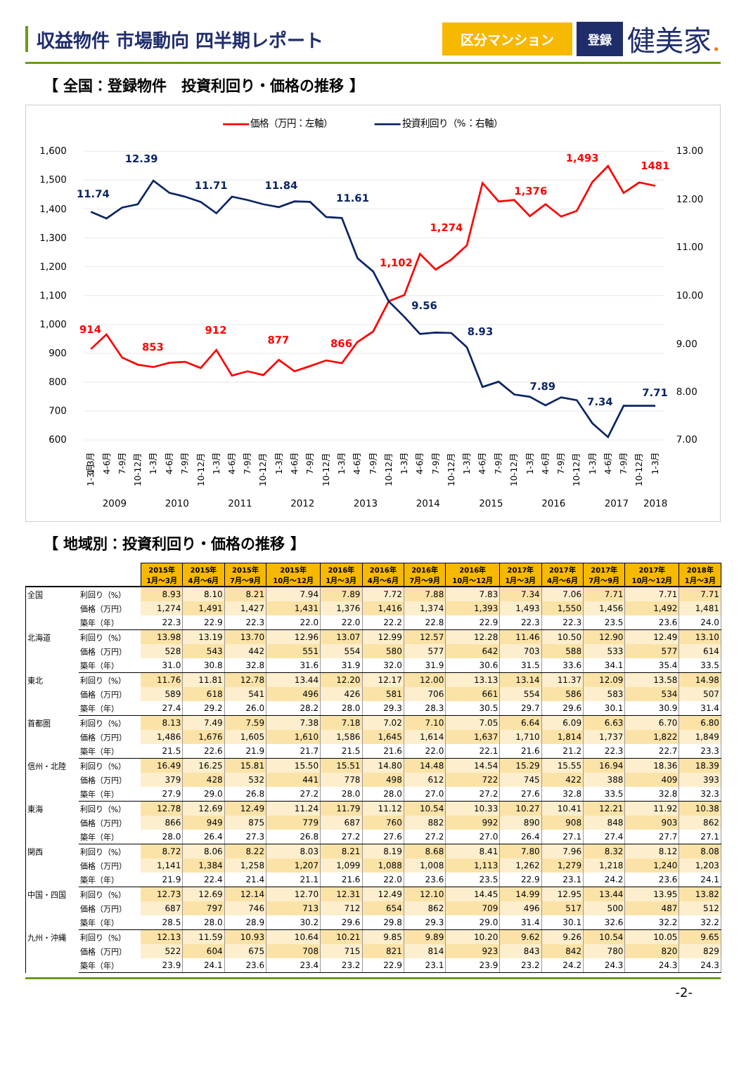収益物件 市場動向 四半期レポート
区分マンション 登録
健美家.
【 全国：登録物件　投資利回り・価格の推移 】
価格（万円：左軸）
投資利回り（%：右軸）
1,600
1,500
1,400
1,300
1,200
1,100
1,000
900
800
700
600
13.00
12.00
11.00
10.00
9.00
8.00
7.00
914
853
912
877
866
1,102
1,274
1,376
1,493
1481
11.74
12.39
11.71
11.84
11.61
9.56
8.93
7.89
7.34
7.71
1-3月
1-3月
4-6月
7-9月
10-12月
1-3月
4-6月
7-9月
10-12月
1-3月
4-6月
7-9月
10-12月
1-3月
4-6月
7-9月
10-12月
1-3月
4-6月
7-9月
10-12月
1-3月
4-6月
7-9月
10-12月
1-3月
4-6月
7-9月
10-12月
1-3月
4-6月
7-9月
10-12月
1-3月
4-6月
7-9月
10-12月
1-3月
2009
2010
2011
2012
2013
2014
2015
2016
2017
2018
【 地域別：投資利回り・価格の推移 】
| | | 2015年 1月～3月 | 2015年 4月～6月 | 2015年 7月～9月 | 2015年 10月～12月 | 2016年 1月～3月 | 2016年 4月～6月 | 2016年 7月～9月 | 2016年 10月～12月 | 2017年 1月～3月 | 2017年 4月～6月 | 2017年 7月～9月 | 2017年 10月～12月 | 2018年 1月～3月 |
| 全国 | 利回り（%） | 8.93 | 8.10 | 8.21 | 7.94 | 7.89 | 7.72 | 7.88 | 7.83 | 7.34 | 7.06 | 7.71 | 7.71 | 7.71 |
| | 価格（万円） | 1,274 | 1,491 | 1,427 | 1,431 | 1,376 | 1,416 | 1,374 | 1,393 | 1,493 | 1,550 | 1,456 | 1,492 | 1,481 |
| | 築年（年） | 22.3 | 22.9 | 22.3 | 22.0 | 22.0 | 22.2 | 22.8 | 22.9 | 22.3 | 22.3 | 23.5 | 23.6 | 24.0 |
| 北海道 | 利回り（%） | 13.98 | 13.19 | 13.70 | 12.96 | 13.07 | 12.99 | 12.57 | 12.28 | 11.46 | 10.50 | 12.90 | 12.49 | 13.10 |
| | 価格（万円） | 528 | 543 | 442 | 551 | 554 | 580 | 577 | 642 | 703 | 588 | 533 | 577 | 614 |
| | 築年（年） | 31.0 | 30.8 | 32.8 | 31.6 | 31.9 | 32.0 | 31.9 | 30.6 | 31.5 | 33.6 | 34.1 | 35.4 | 33.5 |
| 東北 | 利回り（%） | 11.76 | 11.81 | 12.78 | 13.44 | 12.20 | 12.17 | 12.00 | 13.13 | 13.14 | 11.37 | 12.09 | 13.58 | 14.98 |
| | 価格（万円） | 589 | 618 | 541 | 496 | 426 | 581 | 706 | 661 | 554 | 586 | 583 | 534 | 507 |
| | 築年（年） | 27.4 | 29.2 | 26.0 | 28.2 | 28.0 | 29.3 | 28.3 | 30.5 | 29.7 | 29.6 | 30.1 | 30.9 | 31.4 |
| 首都圏 | 利回り（%） | 8.13 | 7.49 | 7.59 | 7.38 | 7.18 | 7.02 | 7.10 | 7.05 | 6.64 | 6.09 | 6.63 | 6.70 | 6.80 |
| | 価格（万円） | 1,486 | 1,676 | 1,605 | 1,610 | 1,586 | 1,645 | 1,614 | 1,637 | 1,710 | 1,814 | 1,737 | 1,822 | 1,849 |
| | 築年（年） | 21.5 | 22.6 | 21.9 | 21.7 | 21.5 | 21.6 | 22.0 | 22.1 | 21.6 | 21.2 | 22.3 | 22.7 | 23.3 |
| 信州・北陸 | 利回り（%） | 16.49 | 16.25 | 15.81 | 15.50 | 15.51 | 14.80 | 14.48 | 14.54 | 15.29 | 15.55 | 16.94 | 18.36 | 18.39 |
| | 価格（万円） | 379 | 428 | 532 | 441 | 778 | 498 | 612 | 722 | 745 | 422 | 388 | 409 | 393 |
| | 築年（年） | 27.9 | 29.0 | 26.8 | 27.2 | 28.0 | 28.0 | 27.0 | 27.2 | 27.6 | 32.8 | 33.5 | 32.8 | 32.3 |
| 東海 | 利回り（%） | 12.78 | 12.69 | 12.49 | 11.24 | 11.79 | 11.12 | 10.54 | 10.33 | 10.27 | 10.41 | 12.21 | 11.92 | 10.38 |
| | 価格（万円） | 866 | 949 | 875 | 779 | 687 | 760 | 882 | 992 | 890 | 908 | 848 | 903 | 862 |
| | 築年（年） | 28.0 | 26.4 | 27.3 | 26.8 | 27.2 | 27.6 | 27.2 | 27.0 | 26.4 | 27.1 | 27.4 | 27.7 | 27.1 |
| 関西 | 利回り（%） | 8.72 | 8.06 | 8.22 | 8.03 | 8.21 | 8.19 | 8.68 | 8.41 | 7.80 | 7.96 | 8.32 | 8.12 | 8.08 |
| | 価格（万円） | 1,141 | 1,384 | 1,258 | 1,207 | 1,099 | 1,088 | 1,008 | 1,113 | 1,262 | 1,279 | 1,218 | 1,240 | 1,203 |
| | 築年（年） | 21.9 | 22.4 | 21.4 | 21.1 | 21.6 | 22.0 | 23.6 | 23.5 | 22.9 | 23.1 | 24.2 | 23.6 | 24.1 |
| 中国・四国 | 利回り（%） | 12.73 | 12.69 | 12.14 | 12.70 | 12.31 | 12.49 | 12.10 | 14.45 | 14.99 | 12.95 | 13.44 | 13.95 | 13.82 |
| | 価格（万円） | 687 | 797 | 746 | 713 | 712 | 654 | 862 | 709 | 496 | 517 | 500 | 487 | 512 |
| | 築年（年） | 28.5 | 28.0 | 28.9 | 30.2 | 29.6 | 29.8 | 29.3 | 29.0 | 31.4 | 30.1 | 32.6 | 32.2 | 32.2 |
| 九州・沖縄 | 利回り（%） | 12.13 | 11.59 | 10.93 | 10.64 | 10.21 | 9.85 | 9.89 | 10.20 | 9.62 | 9.26 | 10.54 | 10.05 | 9.65 |
| | 価格（万円） | 522 | 604 | 675 | 708 | 715 | 821 | 814 | 923 | 843 | 842 | 780 | 820 | 829 |
| | 築年（年） | 23.9 | 24.1 | 23.6 | 23.4 | 23.2 | 22.9 | 23.1 | 23.9 | 23.2 | 24.2 | 24.3 | 24.3 | 24.3 |
-2-